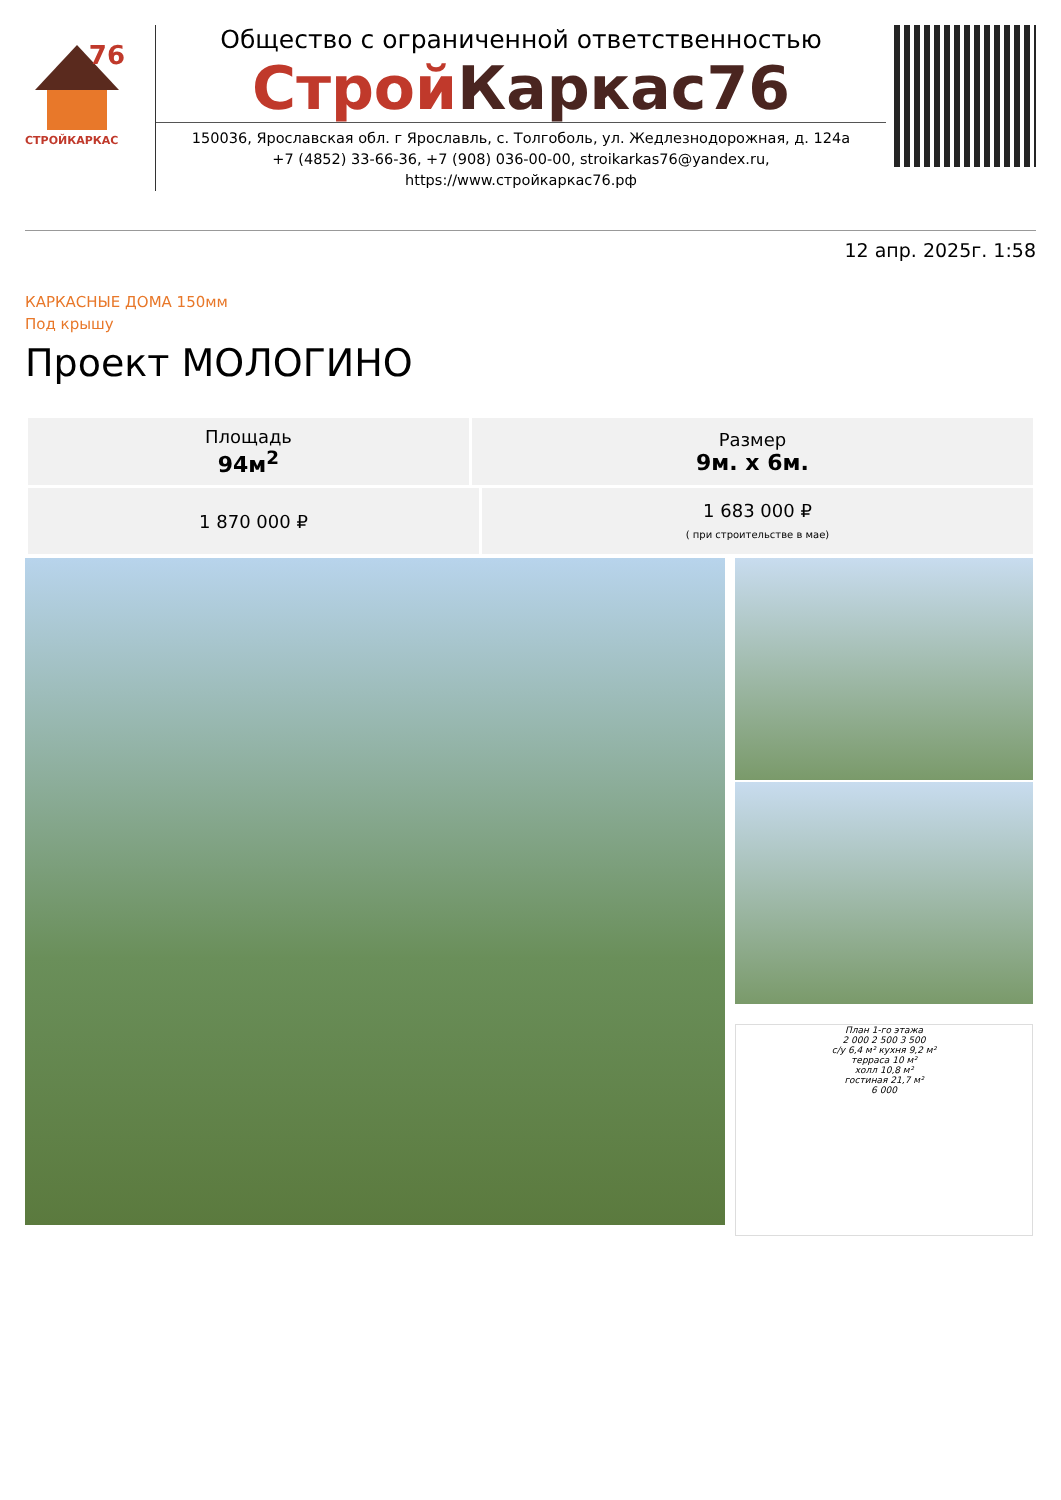76
СТРОЙКАРКАС
Общество с ограниченной ответственностью
Строй Каркас76
150036, Ярославская обл. г Ярославль, с. Толгоболь, ул. Жедлезнодорожная, д. 124а
+7 (4852) 33-66-36, +7 (908) 036-00-00, stroikarkas76@yandex.ru, https://www.стройкаркас76.рф
12 апр. 2025г. 1:58
КАРКАСНЫЕ ДОМА 150мм
Под крышу
Проект МОЛОГИНО
| Площадь 94м<sup>2</sup> | Размер 9м. х 6м. |
| 1 870 000 ₽ | 1 683 000 ₽ ( при строительстве в мае) |
План 1-го этажа
2 000 2 500 3 500
с/у 6,4 м² кухня 9,2 м²
терраса 10 м²
холл 10,8 м²
гостиная 21,7 м²
6 000